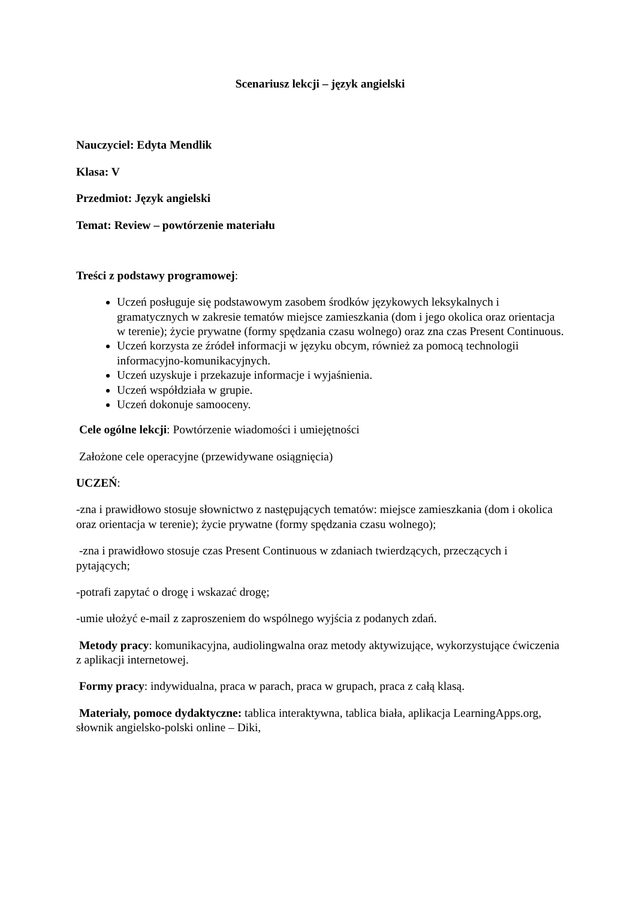Scenariusz lekcji – język angielski
Nauczyciel: Edyta Mendlik
Klasa: V
Przedmiot: Język angielski
Temat: Review – powtórzenie materiału
Treści z podstawy programowej:
Uczeń posługuje się podstawowym zasobem środków językowych leksykalnych i gramatycznych w zakresie tematów miejsce zamieszkania (dom i jego okolica oraz orientacja w terenie); życie prywatne (formy spędzania czasu wolnego) oraz zna czas Present Continuous.
Uczeń korzysta ze źródeł informacji w języku obcym, również za pomocą technologii informacyjno-komunikacyjnych.
Uczeń uzyskuje i przekazuje informacje i wyjaśnienia.
Uczeń współdziała w grupie.
Uczeń dokonuje samooceny.
Cele ogólne lekcji: Powtórzenie wiadomości i umiejętności
Założone cele operacyjne (przewidywane osiągnięcia)
UCZEŃ:
-zna i prawidłowo stosuje słownictwo z następujących tematów: miejsce zamieszkania (dom i okolica oraz orientacja w terenie); życie prywatne (formy spędzania czasu wolnego);
-zna i prawidłowo stosuje czas Present Continuous w zdaniach twierdzących, przeczących i pytających;
-potrafi zapytać o drogę i wskazać drogę;
-umie ułożyć e-mail z zaproszeniem do wspólnego wyjścia z podanych zdań.
Metody pracy: komunikacyjna, audiolingwalna oraz metody aktywizujące, wykorzystujące ćwiczenia z aplikacji internetowej.
Formy pracy: indywidualna, praca w parach, praca w grupach, praca z całą klasą.
Materiały, pomoce dydaktyczne: tablica interaktywna, tablica biała, aplikacja LearningApps.org, słownik angielsko-polski online – Diki,